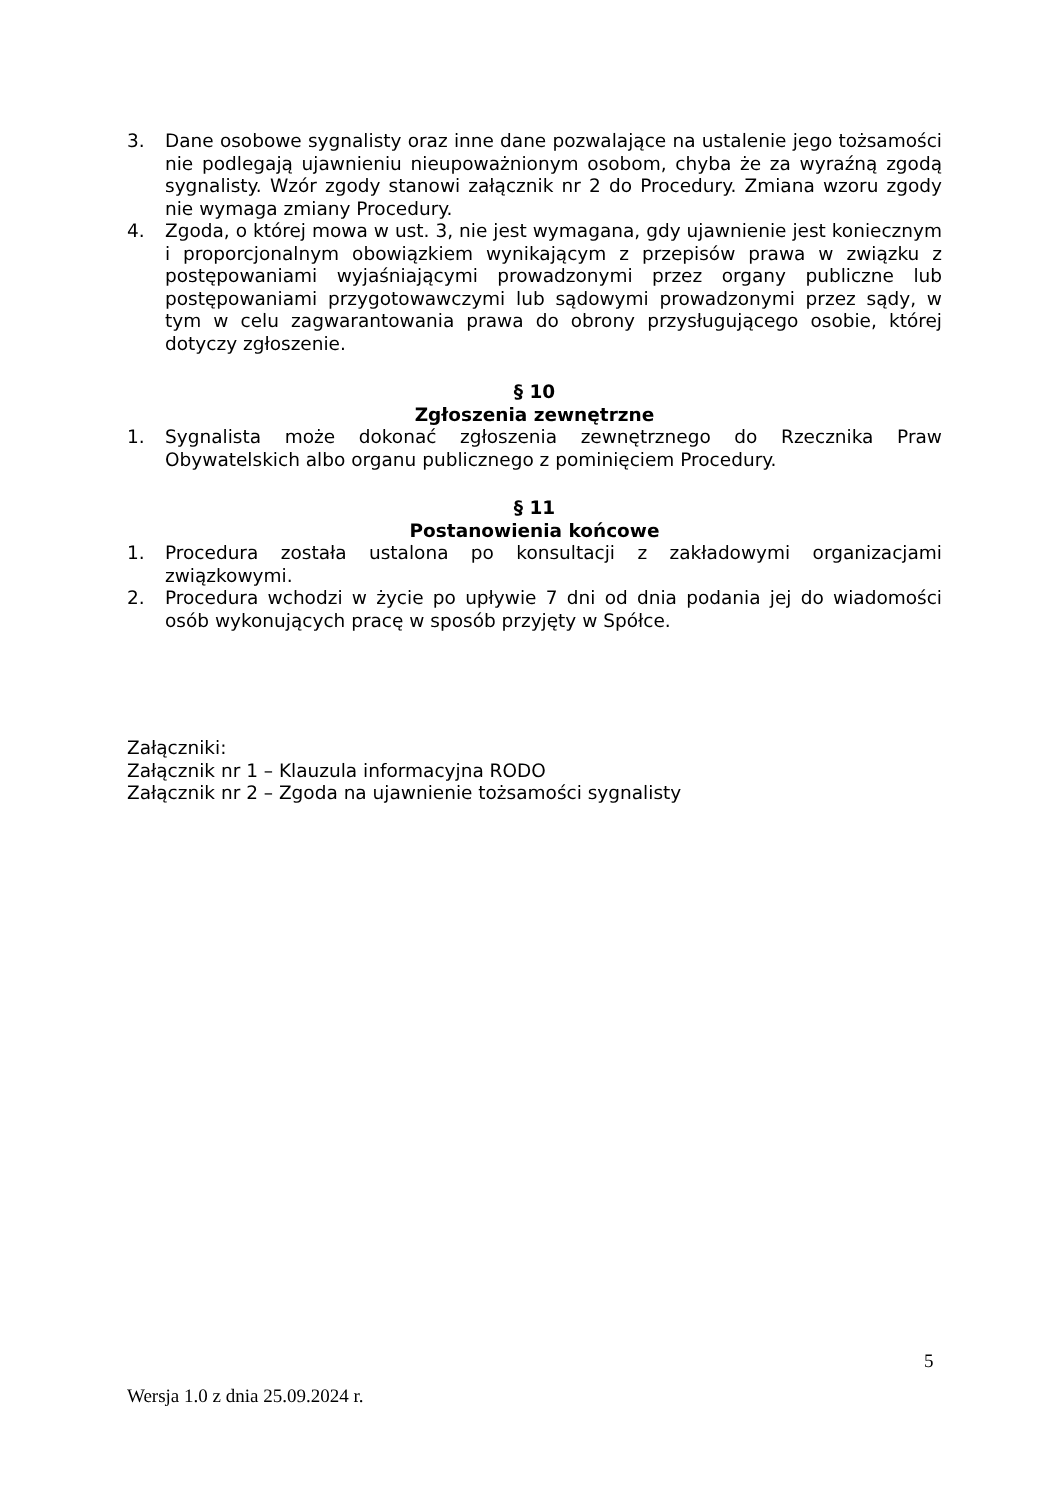3. Dane osobowe sygnalisty oraz inne dane pozwalające na ustalenie jego tożsamości nie podlegają ujawnieniu nieupoważnionym osobom, chyba że za wyraźną zgodą sygnalisty. Wzór zgody stanowi załącznik nr 2 do Procedury. Zmiana wzoru zgody nie wymaga zmiany Procedury.
4. Zgoda, o której mowa w ust. 3, nie jest wymagana, gdy ujawnienie jest koniecznym i proporcjonalnym obowiązkiem wynikającym z przepisów prawa w związku z postępowaniami wyjaśniającymi prowadzonymi przez organy publiczne lub postępowaniami przygotowawczymi lub sądowymi prowadzonymi przez sądy, w tym w celu zagwarantowania prawa do obrony przysługującego osobie, której dotyczy zgłoszenie.
§ 10
Zgłoszenia zewnętrzne
1. Sygnalista może dokonać zgłoszenia zewnętrznego do Rzecznika Praw Obywatelskich albo organu publicznego z pominięciem Procedury.
§ 11
Postanowienia końcowe
1. Procedura została ustalona po konsultacji z zakładowymi organizacjami związkowymi.
2. Procedura wchodzi w życie po upływie 7 dni od dnia podania jej do wiadomości osób wykonujących pracę w sposób przyjęty w Spółce.
Załączniki:
Załącznik nr 1 – Klauzula informacyjna RODO
Załącznik nr 2 – Zgoda na ujawnienie tożsamości sygnalisty
5
Wersja 1.0 z dnia 25.09.2024 r.